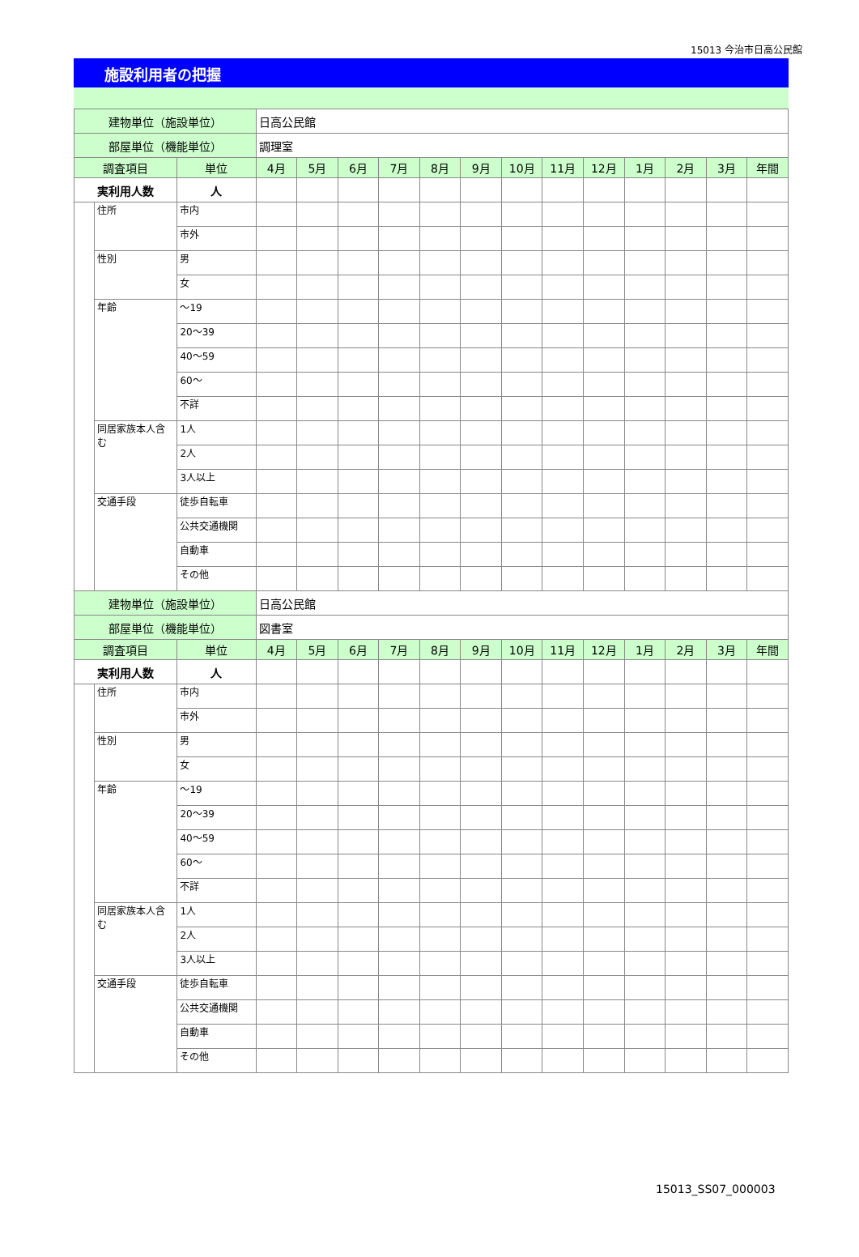15013 今治市日高公民館
施設利用者の把握
| 建物単位（施設単位） | | | 日高公民館 | | | | | | | | | | | | |
| 部屋単位（機能単位） | | | 調理室 | | | | | | | | | | | | |
| 調査項目 | | 単位 | 4月 | 5月 | 6月 | 7月 | 8月 | 9月 | 10月 | 11月 | 12月 | 1月 | 2月 | 3月 | 年間 |
| 実利用人数 | | 人 | | | | | | | | | | | | | |
| | 住所 | 市内 | | | | | | | | | | | | | |
| | | 市外 | | | | | | | | | | | | | |
| | 性別 | 男 | | | | | | | | | | | | | |
| | | 女 | | | | | | | | | | | | | |
| | 年齢 | ～19 | | | | | | | | | | | | | |
| | | 20～39 | | | | | | | | | | | | | |
| | | 40～59 | | | | | | | | | | | | | |
| | | 60～ | | | | | | | | | | | | | |
| | | 不詳 | | | | | | | | | | | | | |
| | 同居家族本人含む | 1人 | | | | | | | | | | | | | |
| | | 2人 | | | | | | | | | | | | | |
| | | 3人以上 | | | | | | | | | | | | | |
| | 交通手段 | 徒歩自転車 | | | | | | | | | | | | | |
| | | 公共交通機関 | | | | | | | | | | | | | |
| | | 自動車 | | | | | | | | | | | | | |
| | | その他 | | | | | | | | | | | | | |
| 建物単位（施設単位） | | | 日高公民館 | | | | | | | | | | | | |
| 部屋単位（機能単位） | | | 図書室 | | | | | | | | | | | | |
| 調査項目 | | 単位 | 4月 | 5月 | 6月 | 7月 | 8月 | 9月 | 10月 | 11月 | 12月 | 1月 | 2月 | 3月 | 年間 |
| 実利用人数 | | 人 | | | | | | | | | | | | | |
| | 住所 | 市内 | | | | | | | | | | | | | |
| | | 市外 | | | | | | | | | | | | | |
| | 性別 | 男 | | | | | | | | | | | | | |
| | | 女 | | | | | | | | | | | | | |
| | 年齢 | ～19 | | | | | | | | | | | | | |
| | | 20～39 | | | | | | | | | | | | | |
| | | 40～59 | | | | | | | | | | | | | |
| | | 60～ | | | | | | | | | | | | | |
| | | 不詳 | | | | | | | | | | | | | |
| | 同居家族本人含む | 1人 | | | | | | | | | | | | | |
| | | 2人 | | | | | | | | | | | | | |
| | | 3人以上 | | | | | | | | | | | | | |
| | 交通手段 | 徒歩自転車 | | | | | | | | | | | | | |
| | | 公共交通機関 | | | | | | | | | | | | | |
| | | 自動車 | | | | | | | | | | | | | |
| | | その他 | | | | | | | | | | | | | |
15013_SS07_000003